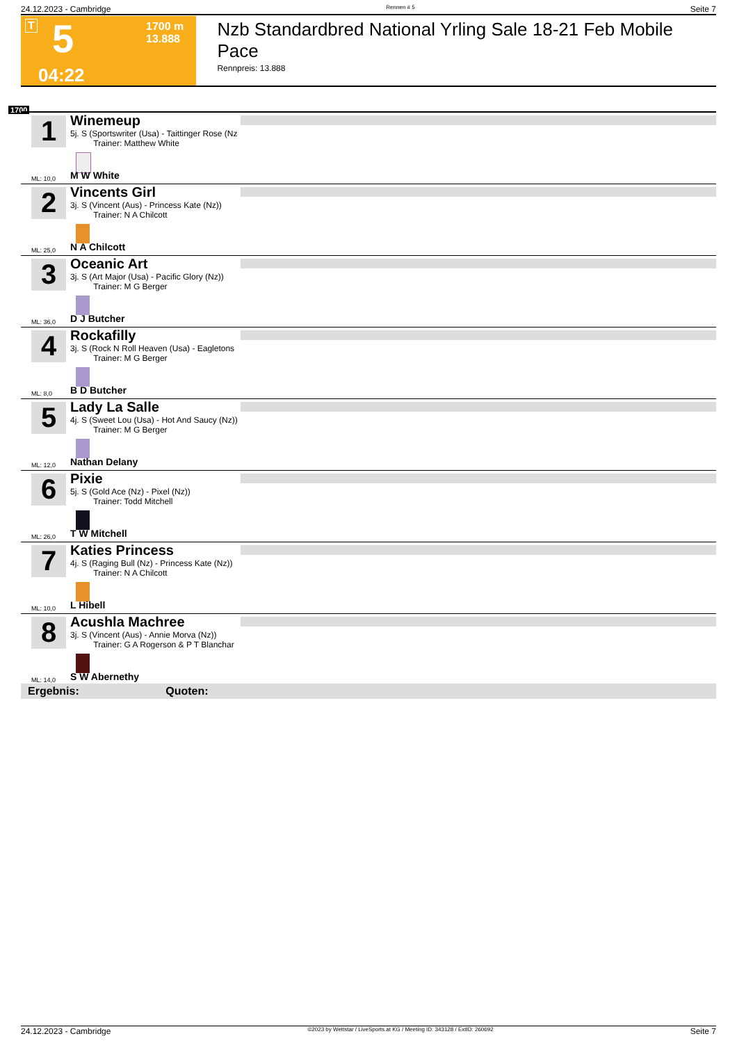24.12.2023 - Cambridge Rennen # 5 Seite 7
T 5 1700 m
13.888
04:22
Nzb Standardbred National Yrling Sale 18-21 Feb Mobile Pace
Rennpreis: 13.888
1700
1
Winemeup
5j. S (Sportswriter (Usa) - Taittinger Rose (Nz
Trainer: Matthew White
ML: 10,0 M W White
2
Vincents Girl
3j. S (Vincent (Aus) - Princess Kate (Nz))
Trainer: N A Chilcott
ML: 25,0 N A Chilcott
3
Oceanic Art
3j. S (Art Major (Usa) - Pacific Glory (Nz))
Trainer: M G Berger
ML: 36,0 D J Butcher
4
Rockafilly
3j. S (Rock N Roll Heaven (Usa) - Eagletons
Trainer: M G Berger
ML: 8,0 B D Butcher
5
Lady La Salle
4j. S (Sweet Lou (Usa) - Hot And Saucy (Nz))
Trainer: M G Berger
ML: 12,0 Nathan Delany
6
Pixie
5j. S (Gold Ace (Nz) - Pixel (Nz))
Trainer: Todd Mitchell
ML: 26,0 T W Mitchell
7
Katies Princess
4j. S (Raging Bull (Nz) - Princess Kate (Nz))
Trainer: N A Chilcott
ML: 10,0 L Hibell
8
Acushla Machree
3j. S (Vincent (Aus) - Annie Morva (Nz))
Trainer: G A Rogerson & P T Blanchar
ML: 14,0 S W Abernethy
Ergebnis: Quoten:
24.12.2023 - Cambridge ©2023 by Wettstar / LiveSports.at KG / Meeting ID: 343128 / ExtID: 260692 Seite 7